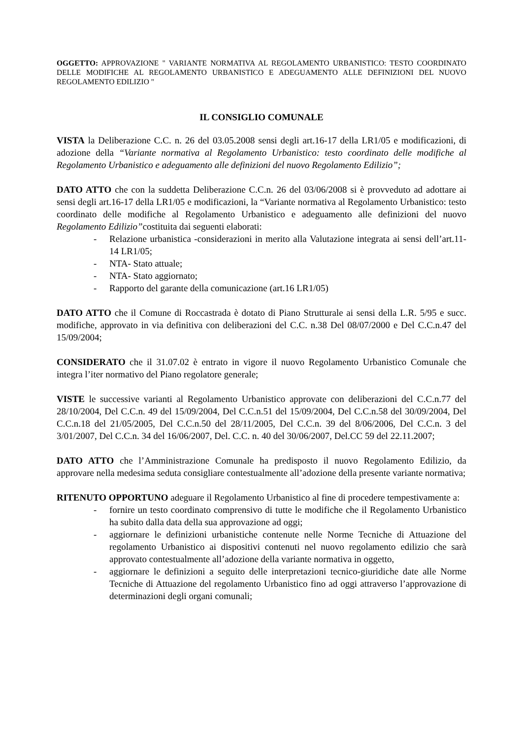OGGETTO: APPROVAZIONE " VARIANTE NORMATIVA AL REGOLAMENTO URBANISTICO: TESTO COORDINATO DELLE MODIFICHE AL REGOLAMENTO URBANISTICO E ADEGUAMENTO ALLE DEFINIZIONI DEL NUOVO REGOLAMENTO EDILIZIO "
IL CONSIGLIO COMUNALE
VISTA la Deliberazione C.C. n. 26 del 03.05.2008 sensi degli art.16-17 della LR1/05 e modificazioni, di adozione della “Variante normativa al Regolamento Urbanistico: testo coordinato delle modifiche al Regolamento Urbanistico e adeguamento alle definizioni del nuovo Regolamento Edilizio”;
DATO ATTO che con la suddetta Deliberazione C.C.n. 26 del 03/06/2008 si è provveduto ad adottare ai sensi degli art.16-17 della LR1/05 e modificazioni, la “Variante normativa al Regolamento Urbanistico: testo coordinato delle modifiche al Regolamento Urbanistico e adeguamento alle definizioni del nuovo Regolamento Edilizio”costituita dai seguenti elaborati:
- Relazione urbanistica -considerazioni in merito alla Valutazione integrata ai sensi dell’art.11-14 LR1/05;
- NTA- Stato attuale;
- NTA- Stato aggiornato;
- Rapporto del garante della comunicazione (art.16 LR1/05)
DATO ATTO che il Comune di Roccastrada è dotato di Piano Strutturale ai sensi della L.R. 5/95 e succ. modifiche, approvato in via definitiva con deliberazioni del C.C. n.38 Del 08/07/2000 e Del C.C.n.47 del 15/09/2004;
CONSIDERATO che il 31.07.02 è entrato in vigore il nuovo Regolamento Urbanistico Comunale che integra l’iter normativo del Piano regolatore generale;
VISTE le successive varianti al Regolamento Urbanistico approvate con deliberazioni del C.C.n.77 del 28/10/2004, Del C.C.n. 49 del 15/09/2004, Del C.C.n.51 del 15/09/2004, Del C.C.n.58 del 30/09/2004, Del C.C.n.18 del 21/05/2005, Del C.C.n.50 del 28/11/2005, Del C.C.n. 39 del 8/06/2006, Del C.C.n. 3 del 3/01/2007, Del C.C.n. 34 del 16/06/2007, Del. C.C. n. 40 del 30/06/2007, Del.CC 59 del 22.11.2007;
DATO ATTO che l’Amministrazione Comunale ha predisposto il nuovo Regolamento Edilizio, da approvare nella medesima seduta consigliare contestualmente all’adozione della presente variante normativa;
RITENUTO OPPORTUNO adeguare il Regolamento Urbanistico al fine di procedere tempestivamente a:
- fornire un testo coordinato comprensivo di tutte le modifiche che il Regolamento Urbanistico ha subito dalla data della sua approvazione ad oggi;
- aggiornare le definizioni urbanistiche contenute nelle Norme Tecniche di Attuazione del regolamento Urbanistico ai dispositivi contenuti nel nuovo regolamento edilizio che sarà approvato contestualmente all’adozione della variante normativa in oggetto,
- aggiornare le definizioni a seguito delle interpretazioni tecnico-giuridiche date alle Norme Tecniche di Attuazione del regolamento Urbanistico fino ad oggi attraverso l’approvazione di determinazioni degli organi comunali;